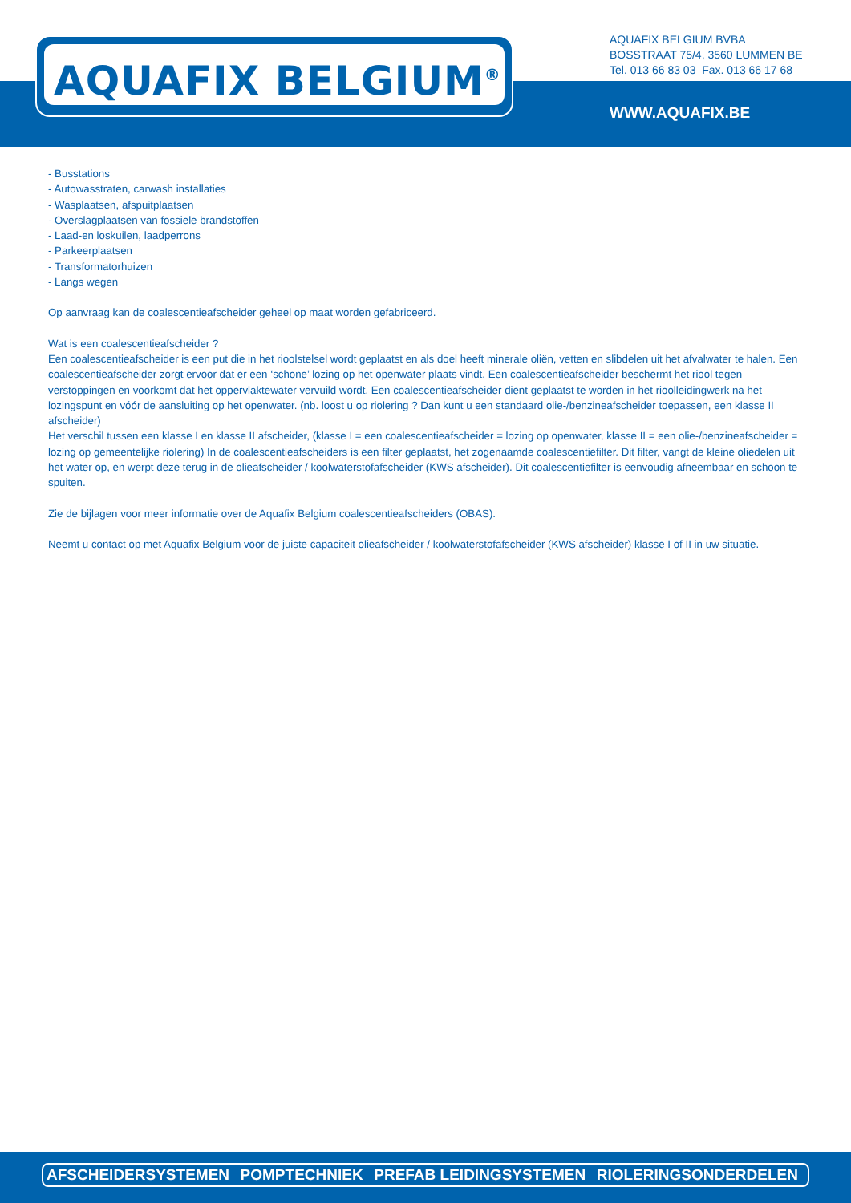AQUAFIX BELGIUM<sup>®</sup>
AQUAFIX BELGIUM BVBA
BOSSTRAAT 75/4, 3560 LUMMEN BE
Tel. 013 66 83 03 Fax. 013 66 17 68
WWW.AQUAFIX.BE
- Busstations
- Autowasstraten, carwash installaties
- Wasplaatsen, afspuitplaatsen
- Overslagplaatsen van fossiele brandstoffen
- Laad-en loskuilen, laadperrons
- Parkeerplaatsen
- Transformatorhuizen
- Langs wegen
Op aanvraag kan de coalescentieafscheider geheel op maat worden gefabriceerd.
Wat is een coalescentieafscheider ?
Een coalescentieafscheider is een put die in het rioolstelsel wordt geplaatst en als doel heeft minerale oliën, vetten en slibdelen uit het afvalwater te halen. Een coalescentieafscheider zorgt ervoor dat er een ‘schone’ lozing op het openwater plaats vindt. Een coalescentieafscheider beschermt het riool tegen verstoppingen en voorkomt dat het oppervlaktewater vervuild wordt. Een coalescentieafscheider dient geplaatst te worden in het rioolleidingwerk na het lozingspunt en vóór de aansluiting op het openwater. (nb. loost u op riolering ? Dan kunt u een standaard olie-/benzineafscheider toepassen, een klasse II afscheider)
Het verschil tussen een klasse I en klasse II afscheider, (klasse I = een coalescentieafscheider = lozing op openwater, klasse II = een olie-/benzineafscheider = lozing op gemeentelijke riolering) In de coalescentieafscheiders is een filter geplaatst, het zogenaamde coalescentiefilter. Dit filter, vangt de kleine oliedelen uit het water op, en werpt deze terug in de olieafscheider / koolwaterstofafscheider (KWS afscheider). Dit coalescentiefilter is eenvoudig afneembaar en schoon te spuiten.
Zie de bijlagen voor meer informatie over de Aquafix Belgium coalescentieafscheiders (OBAS).
Neemt u contact op met Aquafix Belgium voor de juiste capaciteit olieafscheider / koolwaterstofafscheider (KWS afscheider) klasse I of II in uw situatie.
AFSCHEIDERSYSTEMEN POMPTECHNIEK PREFAB LEIDINGSYSTEMEN RIOLERINGSONDERDELEN